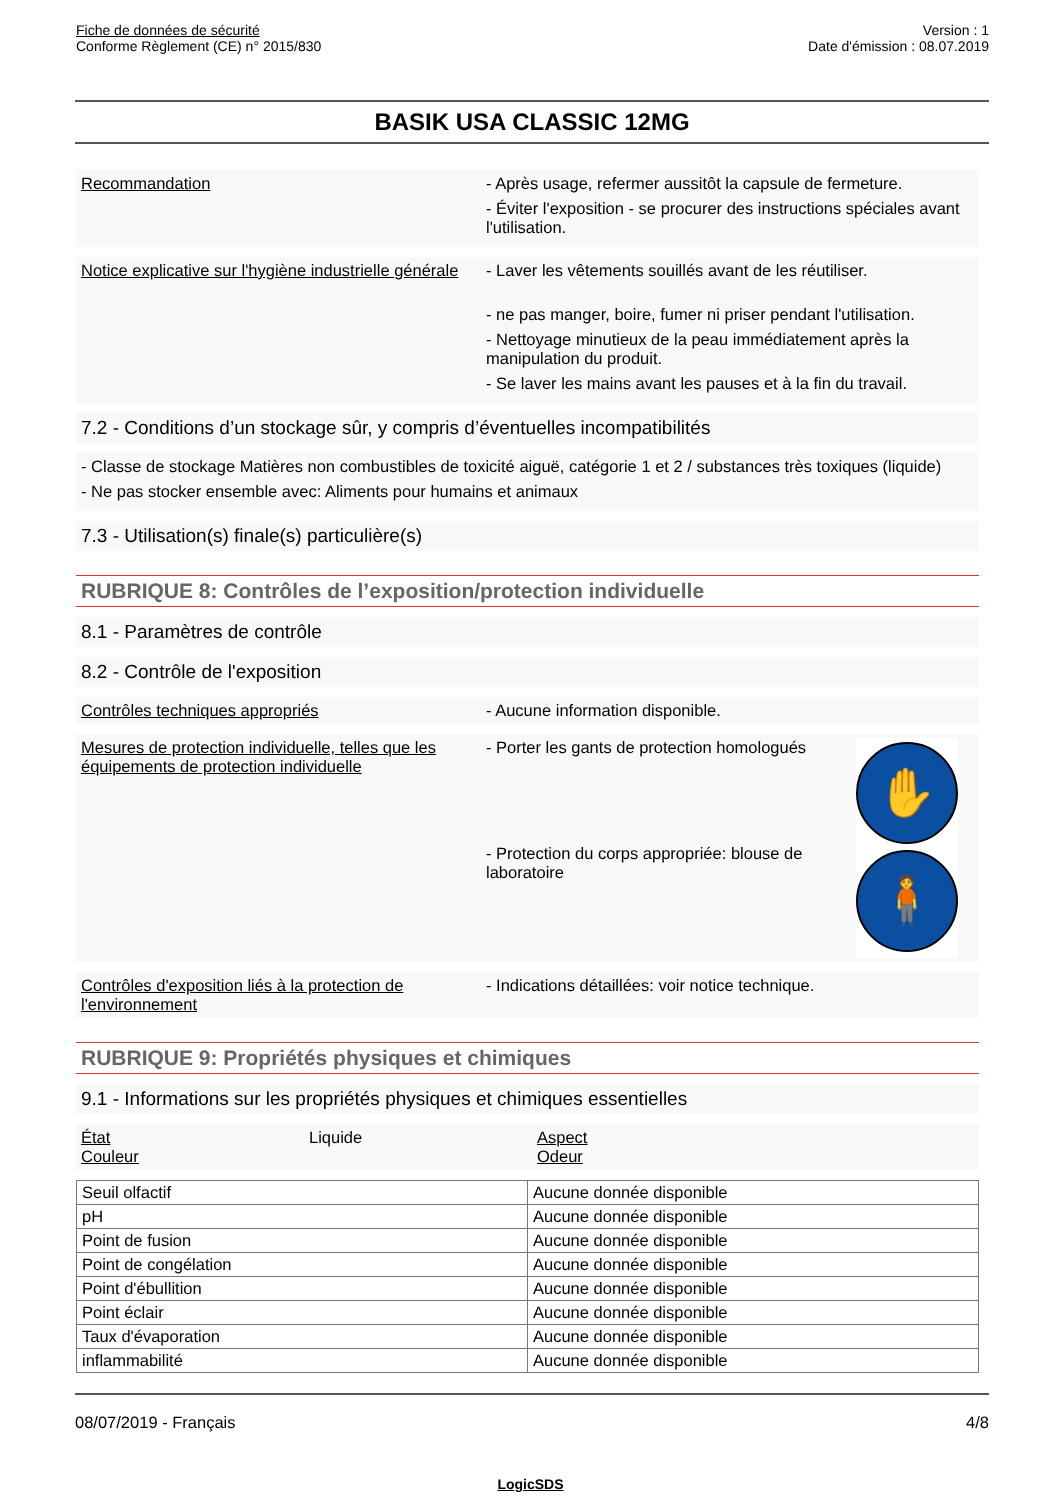Fiche de données de sécurité
Conforme Règlement (CE) n° 2015/830
Version : 1
Date d'émission : 08.07.2019
BASIK USA CLASSIC 12MG
Recommandation - Après usage, refermer aussitôt la capsule de fermeture.
- Éviter l'exposition - se procurer des instructions spéciales avant l'utilisation.
Notice explicative sur l'hygiène industrielle générale
- Laver les vêtements souillés avant de les réutiliser.
- ne pas manger, boire, fumer ni priser pendant l'utilisation.
- Nettoyage minutieux de la peau immédiatement après la manipulation du produit.
- Se laver les mains avant les pauses et à la fin du travail.
7.2 - Conditions d’un stockage sûr, y compris d’éventuelles incompatibilités
- Classe de stockage Matières non combustibles de toxicité aiguë, catégorie 1 et 2 / substances très toxiques (liquide)
- Ne pas stocker ensemble avec: Aliments pour humains et animaux
7.3 - Utilisation(s) finale(s) particulière(s)
RUBRIQUE 8: Contrôles de l’exposition/protection individuelle
8.1 - Paramètres de contrôle
8.2 - Contrôle de l'exposition
Contrôles techniques appropriés - Aucune information disponible.
Mesures de protection individuelle, telles que les équipements de protection individuelle
- Porter les gants de protection homologués
- Protection du corps appropriée: blouse de laboratoire
✋
🧍
Contrôles d'exposition liés à la protection de l'environnement
- Indications détaillées: voir notice technique.
RUBRIQUE 9: Propriétés physiques et chimiques
9.1 - Informations sur les propriétés physiques et chimiques essentielles
État
Couleur
Liquide Aspect
Odeur
| Seuil olfactif | Aucune donnée disponible |
| pH | Aucune donnée disponible |
| Point de fusion | Aucune donnée disponible |
| Point de congélation | Aucune donnée disponible |
| Point d'ébullition | Aucune donnée disponible |
| Point éclair | Aucune donnée disponible |
| Taux d'évaporation | Aucune donnée disponible |
| inflammabilité | Aucune donnée disponible |
08/07/2019 - Français 4/8
LogicSDS